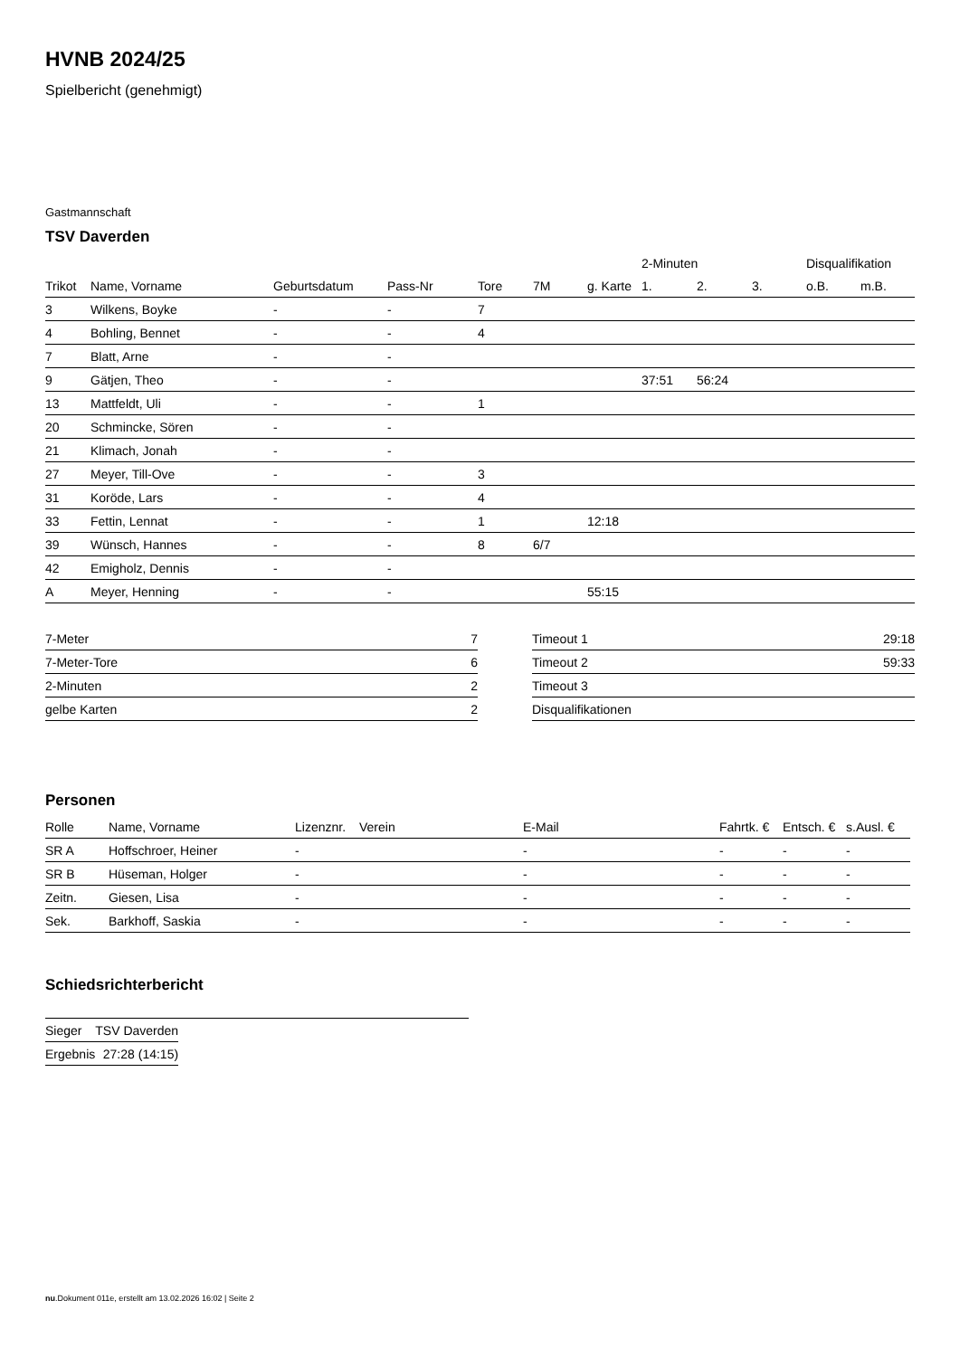HVNB 2024/25
Spielbericht (genehmigt)
Gastmannschaft
TSV Daverden
| | | | | | | | 2-Minuten | | | Disqualifikation | |
| --- | --- | --- | --- | --- | --- | --- | --- | --- | --- | --- | --- |
| Trikot | Name, Vorname | Geburtsdatum | Pass-Nr | Tore | 7M | g. Karte | 1. | 2. | 3. | o.B. | m.B. |
| 3 | Wilkens, Boyke | - | - | 7 | | | | | | | |
| 4 | Bohling, Bennet | - | - | 4 | | | | | | | |
| 7 | Blatt, Arne | - | - | | | | | | | | |
| 9 | Gätjen, Theo | - | - | | | | 37:51 | 56:24 | | | |
| 13 | Mattfeldt, Uli | - | - | 1 | | | | | | | |
| 20 | Schmincke, Sören | - | - | | | | | | | | |
| 21 | Klimach, Jonah | - | - | | | | | | | | |
| 27 | Meyer, Till-Ove | - | - | 3 | | | | | | | |
| 31 | Koröde, Lars | - | - | 4 | | | | | | | |
| 33 | Fettin, Lennat | - | - | 1 | | 12:18 | | | | | |
| 39 | Wünsch, Hannes | - | - | 8 | 6/7 | | | | | | |
| 42 | Emigholz, Dennis | - | - | | | | | | | | |
| A | Meyer, Henning | - | - | | | 55:15 | | | | | |
| 7-Meter | 7 |
| 7-Meter-Tore | 6 |
| 2-Minuten | 2 |
| gelbe Karten | 2 |
| Timeout 1 | 29:18 |
| Timeout 2 | 59:33 |
| Timeout 3 | |
| Disqualifikationen | |
Personen
| Rolle | Name, Vorname | Lizenznr. | Verein | E-Mail | Fahrtk. € | Entsch. € | s.Ausl. € |
| --- | --- | --- | --- | --- | --- | --- | --- |
| SR A | Hoffschroer, Heiner | - | | - | - | - | - |
| SR B | Hüseman, Holger | - | | - | - | - | - |
| Zeitn. | Giesen, Lisa | - | | - | - | - | - |
| Sek. | Barkhoff, Saskia | - | | - | - | - | - |
Schiedsrichterbericht
| Sieger | TSV Daverden |
| Ergebnis | 27:28 (14:15) |
nu.Dokument 011e, erstellt am 13.02.2026 16:02 | Seite 2